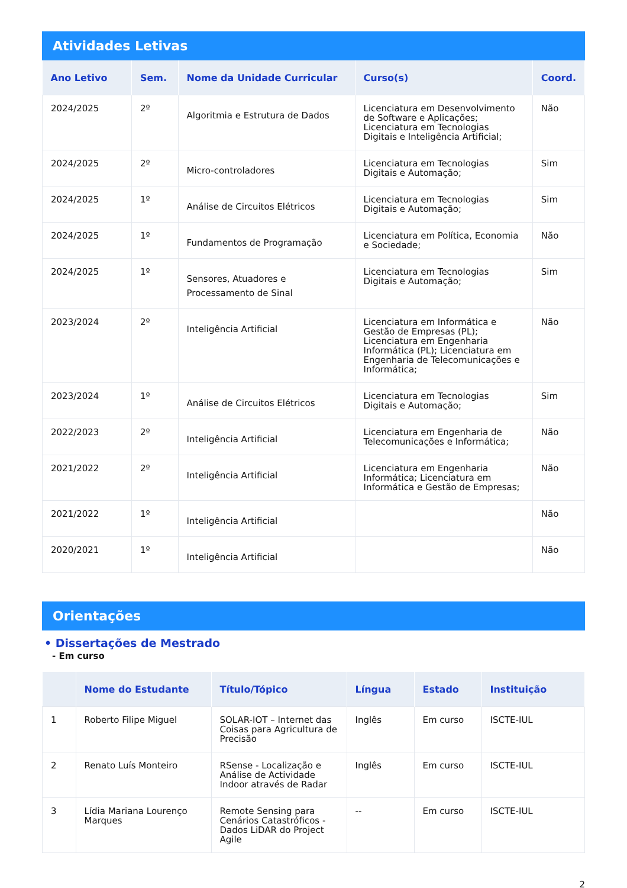Atividades Letivas
| Ano Letivo | Sem. | Nome da Unidade Curricular | Curso(s) | Coord. |
| --- | --- | --- | --- | --- |
| 2024/2025 | 2º | Algoritmia e Estrutura de Dados | Licenciatura em Desenvolvimento de Software e Aplicações; Licenciatura em Tecnologias Digitais e Inteligência Artificial; | Não |
| 2024/2025 | 2º | Micro-controladores | Licenciatura em Tecnologias Digitais e Automação; | Sim |
| 2024/2025 | 1º | Análise de Circuitos Elétricos | Licenciatura em Tecnologias Digitais e Automação; | Sim |
| 2024/2025 | 1º | Fundamentos de Programação | Licenciatura em Política, Economia e Sociedade; | Não |
| 2024/2025 | 1º | Sensores, Atuadores e Processamento de Sinal | Licenciatura em Tecnologias Digitais e Automação; | Sim |
| 2023/2024 | 2º | Inteligência Artificial | Licenciatura em Informática e Gestão de Empresas (PL); Licenciatura em Engenharia Informática (PL); Licenciatura em Engenharia de Telecomunicações e Informática; | Não |
| 2023/2024 | 1º | Análise de Circuitos Elétricos | Licenciatura em Tecnologias Digitais e Automação; | Sim |
| 2022/2023 | 2º | Inteligência Artificial | Licenciatura em Engenharia de Telecomunicações e Informática; | Não |
| 2021/2022 | 2º | Inteligência Artificial | Licenciatura em Engenharia Informática; Licenciatura em Informática e Gestão de Empresas; | Não |
| 2021/2022 | 1º | Inteligência Artificial | | Não |
| 2020/2021 | 1º | Inteligência Artificial | | Não |
Orientações
• Dissertações de Mestrado
- Em curso
| | Nome do Estudante | Título/Tópico | Língua | Estado | Instituição |
| --- | --- | --- | --- | --- | --- |
| 1 | Roberto Filipe Miguel | SOLAR-IOT – Internet das Coisas para Agricultura de Precisão | Inglês | Em curso | ISCTE-IUL |
| 2 | Renato Luís Monteiro | RSense - Localização e Análise de Actividade Indoor através de Radar | Inglês | Em curso | ISCTE-IUL |
| 3 | Lídia Mariana Lourenço Marques | Remote Sensing para Cenários Catastróficos - Dados LiDAR do Project Agile | -- | Em curso | ISCTE-IUL |
2